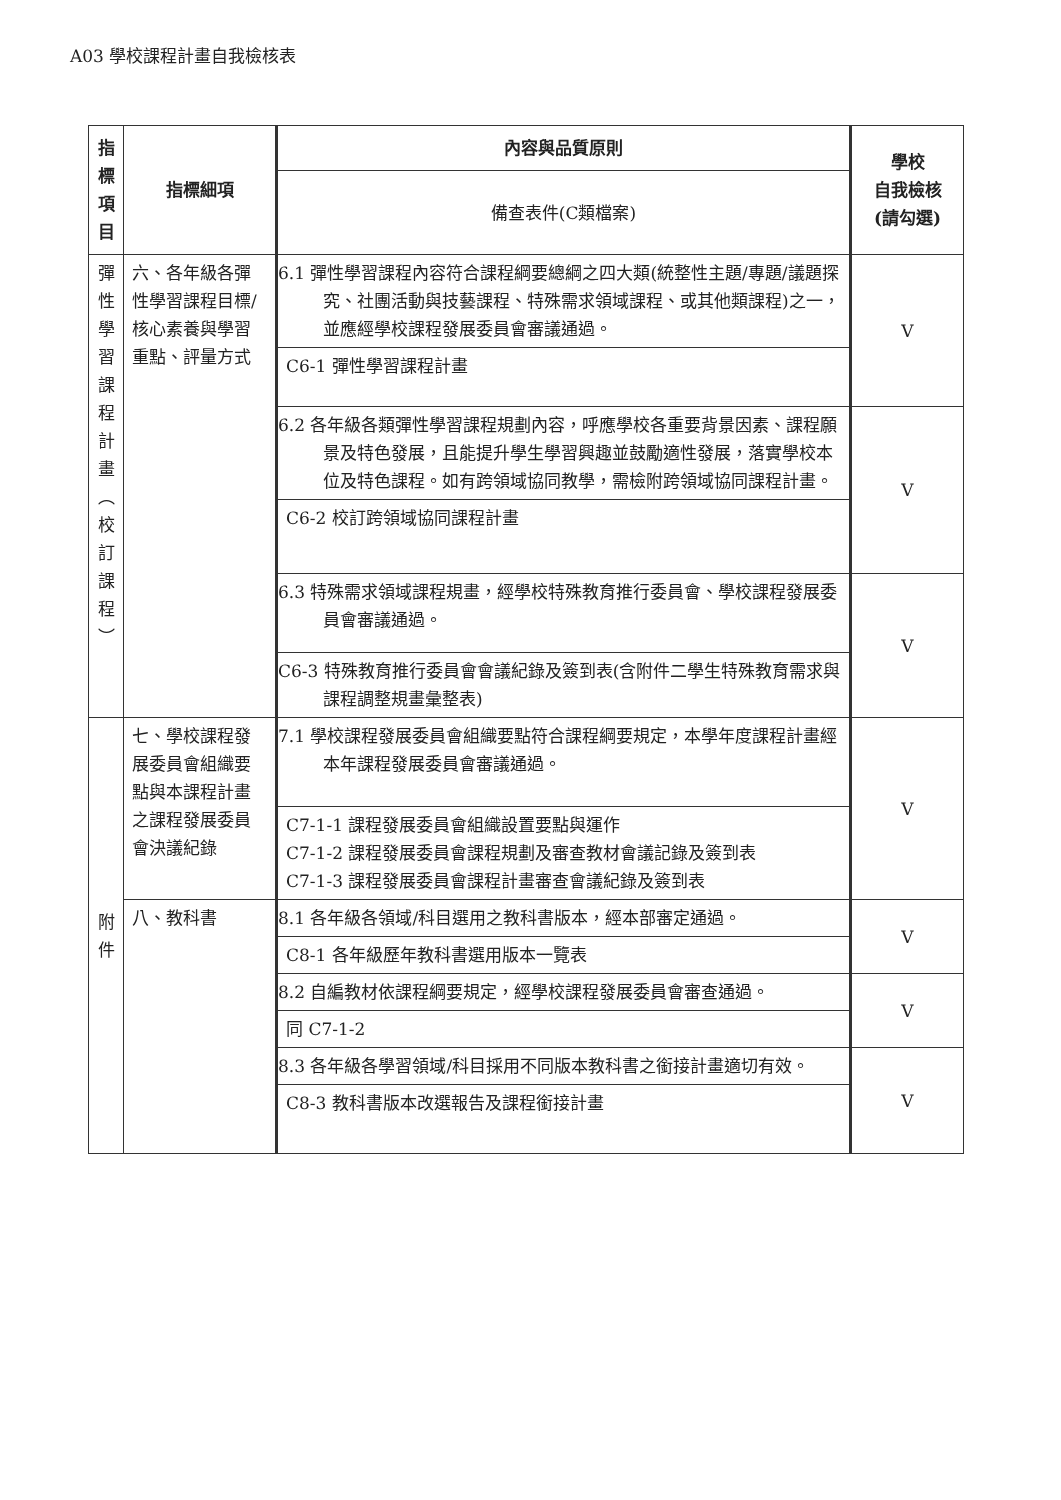A03 學校課程計畫自我檢核表
| 指 標 項 目 | 指標細項 | 內容與品質原則 | 學校 自我檢核 (請勾選) |
| --- | --- | --- | --- |
| | | 備查表件(C類檔案) | |
| 彈 性 學 習 課 程 計 畫 ︵ 校 訂 課 程 ︶ | 六、各年級各彈性學習課程目標/核心素養與學習重點、評量方式 | 6.1 彈性學習課程內容符合課程綱要總綱之四大類(統整性主題/專題/議題探究、社團活動與技藝課程、特殊需求領域課程、或其他類課程)之一，並應經學校課程發展委員會審議通過。 | V |
| | | C6-1 彈性學習課程計畫 | |
| | | 6.2 各年級各類彈性學習課程規劃內容，呼應學校各重要背景因素、課程願景及特色發展，且能提升學生學習興趣並鼓勵適性發展，落實學校本位及特色課程。如有跨領域協同教學，需檢附跨領域協同課程計畫。 | V |
| | | C6-2 校訂跨領域協同課程計畫 | |
| | | 6.3 特殊需求領域課程規畫，經學校特殊教育推行委員會、學校課程發展委員會審議通過。 | V |
| | | C6-3 特殊教育推行委員會會議紀錄及簽到表(含附件二學生特殊教育需求與課程調整規畫彙整表) | |
| 附 件 | 七、學校課程發展委員會組織要點與本課程計畫之課程發展委員會決議紀錄 | 7.1 學校課程發展委員會組織要點符合課程綱要規定，本學年度課程計畫經本年課程發展委員會審議通過。 | V |
| | | C7-1-1 課程發展委員會組織設置要點與運作 C7-1-2 課程發展委員會課程規劃及審查教材會議記錄及簽到表 C7-1-3 課程發展委員會課程計畫審查會議紀錄及簽到表 | |
| | 八、教科書 | 8.1 各年級各領域/科目選用之教科書版本，經本部審定通過。 | V |
| | | C8-1 各年級歷年教科書選用版本一覽表 | |
| | | 8.2 自編教材依課程綱要規定，經學校課程發展委員會審查通過。 | V |
| | | 同 C7-1-2 | |
| | | 8.3 各年級各學習領域/科目採用不同版本教科書之銜接計畫適切有效。 | V |
| | | C8-3 教科書版本改選報告及課程銜接計畫 | |